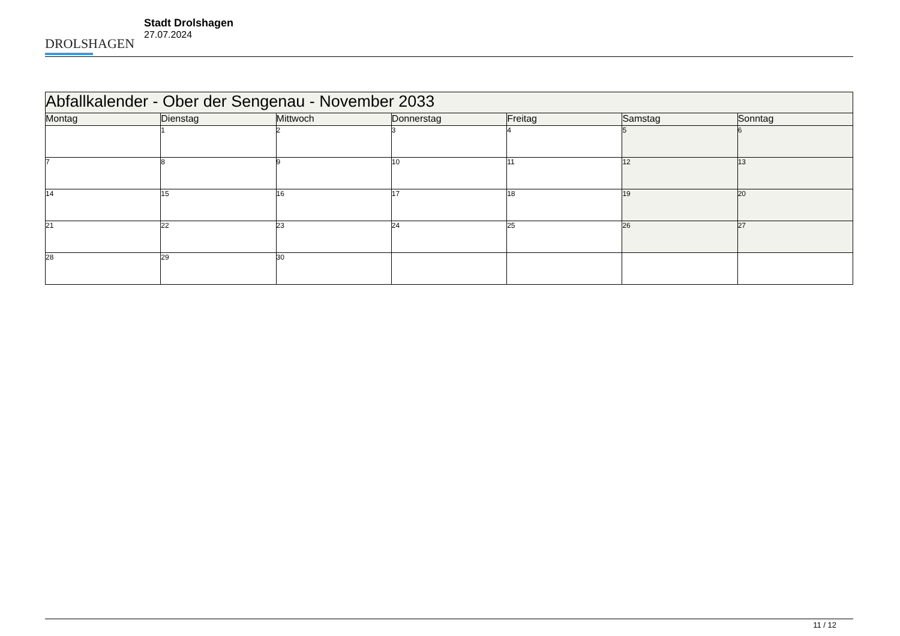DROLSHAGEN
Stadt Drolshagen
27.07.2024
| Abfallkalender - Ober der Sengenau - November 2033 | | | | | | |
| Montag | Dienstag | Mittwoch | Donnerstag | Freitag | Samstag | Sonntag |
| | 1 | 2 | 3 | 4 | 5 | 6 |
| 7 | 8 | 9 | 10 | 11 | 12 | 13 |
| 14 | 15 | 16 | 17 | 18 | 19 | 20 |
| 21 | 22 | 23 | 24 | 25 | 26 | 27 |
| 28 | 29 | 30 | | | | |
11 / 12